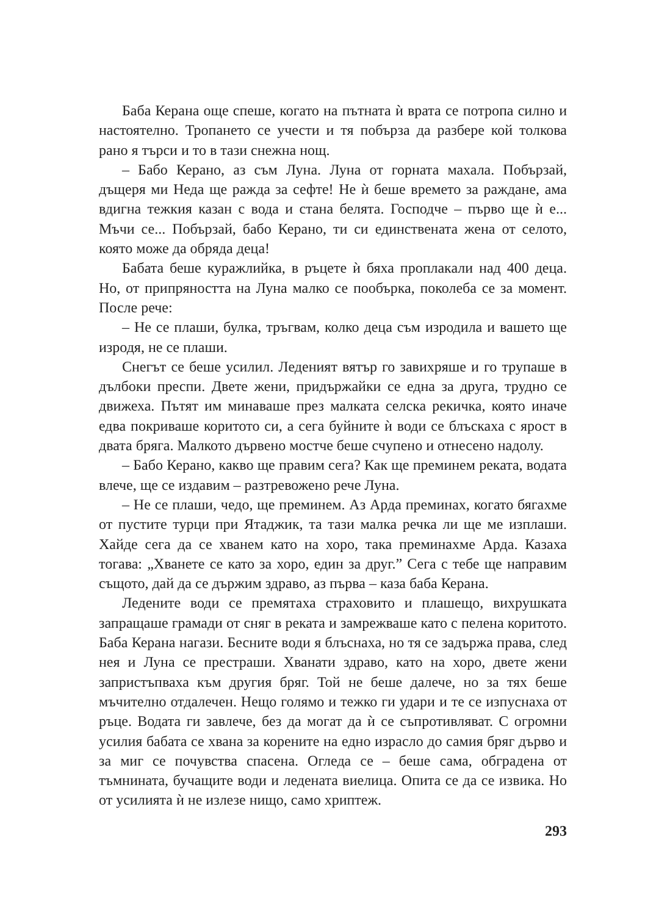Баба Керана още спеше, когато на пътната ѝ врата се потропа силно и настоятелно. Тропането се учести и тя побърза да разбере кой толкова рано я търси и то в тази снежна нощ.
– Бабо Керано, аз съм Луна. Луна от горната махала. Побързай, дъщеря ми Неда ще ражда за сефте! Не ѝ беше времето за раждане, ама вдигна тежкия казан с вода и стана белята. Господче – първо ще ѝ е... Мъчи се... Побързай, бабо Керано, ти си единствената жена от селото, която може да обряда деца!
Бабата беше куражлийка, в ръцете ѝ бяха проплакали над 400 деца. Но, от припряността на Луна малко се пообърка, поколеба се за момент. После рече:
– Не се плаши, булка, тръгвам, колко деца съм изродила и вашето ще изродя, не се плаши.
Снегът се беше усилил. Леденият вятър го завихряше и го трупаше в дълбоки преспи. Двете жени, придържайки се една за друга, трудно се движеха. Пътят им минаваше през малката селска рекичка, която иначе едва покриваше коритото си, а сега буйните ѝ води се блъскаха с ярост в двата бряга. Малкото дървено мостче беше счупено и отнесено надолу.
– Бабо Керано, какво ще правим сега? Как ще преминем реката, водата влече, ще се издавим – разтревожено рече Луна.
– Не се плаши, чедо, ще преминем. Аз Арда преминах, когато бягахме от пустите турци при Ятаджик, та тази малка речка ли ще ме изплаши. Хайде сега да се хванем като на хоро, така преминахме Арда. Казаха тогава: „Хванете се като за хоро, един за друг.” Сега с тебе ще направим същото, дай да се държим здраво, аз първа – каза баба Керана.
Ледените води се премятаха страховито и плашещо, вихрушката запращаше грамади от сняг в реката и замрежваше като с пелена коритото. Баба Керана нагази. Бесните води я блъснаха, но тя се задържа права, след нея и Луна се престраши. Хванати здраво, като на хоро, двете жени запристъпваха към другия бряг. Той не беше далече, но за тях беше мъчително отдалечен. Нещо голямо и тежко ги удари и те се изпуснаха от ръце. Водата ги завлече, без да могат да ѝ се съпротивляват. С огромни усилия бабата се хвана за корените на едно израсло до самия бряг дърво и за миг се почувства спасена. Огледа се – беше сама, обградена от тъмнината, бучащите води и ледената виелица. Опита се да се извика. Но от усилията ѝ не излезе нищо, само хриптеж.
293